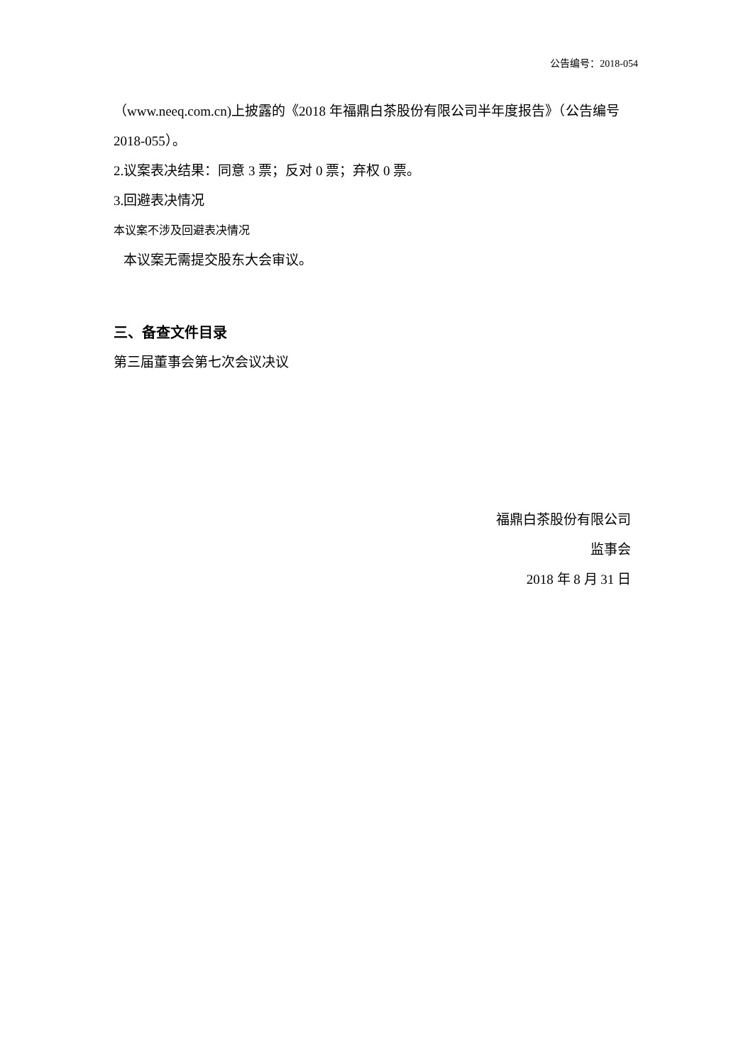公告编号：2018-054
（www.neeq.com.cn)上披露的《2018 年福鼎白茶股份有限公司半年度报告》（公告编号 2018-055）。
2.议案表决结果：同意 3 票；反对 0 票；弃权 0 票。
3.回避表决情况
本议案不涉及回避表决情况
本议案无需提交股东大会审议。
三、备查文件目录
第三届董事会第七次会议决议
福鼎白茶股份有限公司
监事会
2018 年 8 月 31 日